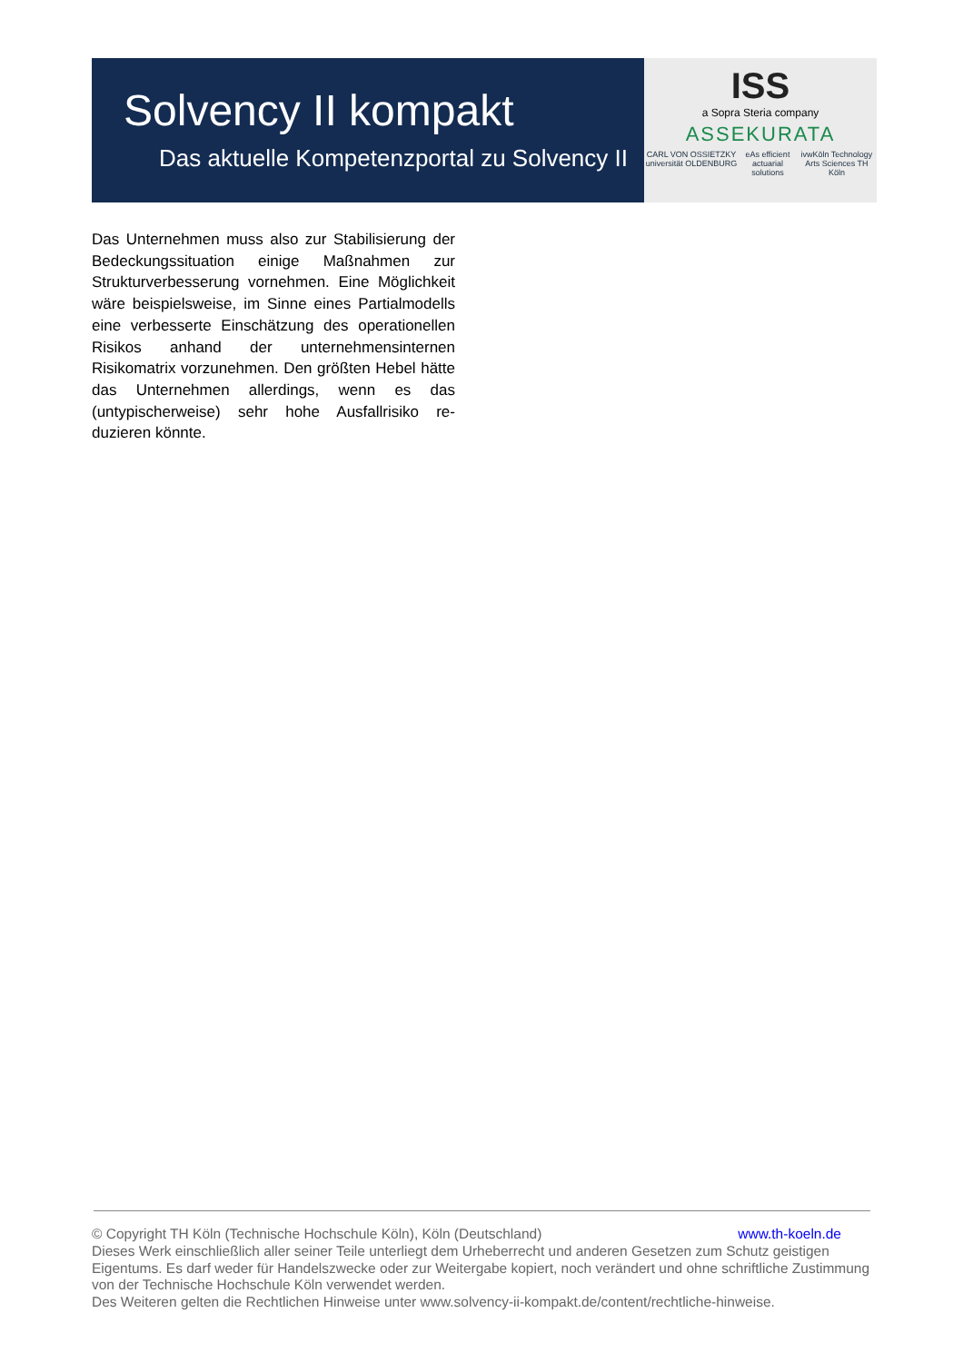Solvency II kompakt
Das aktuelle Kompetenzportal zu Solvency II
ISS
a Sopra Steria company
ASSEKURATA
CARL VON OSSIETZKY universität OLDENBURG eAs efficient actuarial solutions ivwKöln Technology Arts Sciences TH Köln
Das Unternehmen muss also zur Stabilisierung der Bedeckungssituation einige Maßnahmen zur Strukturverbesserung vornehmen. Eine Möglich­keit wäre beispielsweise, im Sinne eines Partial­modells eine verbesserte Einschätzung des ope­rationellen Risikos anhand der unternehmensin­ternen Risikomatrix vorzunehmen. Den größten Hebel hätte das Unternehmen allerdings, wenn es das (untypischerweise) sehr hohe Ausfallrisiko re­duzieren könnte.
www.th-koeln.de © Copyright TH Köln (Technische Hochschule Köln), Köln (Deutschland)
Dieses Werk einschließlich aller seiner Teile unterliegt dem Urheberrecht und anderen Gesetzen zum Schutz geistigen Eigentums. Es darf weder für Handelszwecke oder zur Weitergabe kopiert, noch verändert und ohne schriftliche Zustimmung von der Technische Hochschule Köln verwendet werden.
Des Weiteren gelten die Rechtlichen Hinweise unter www.solvency-ii-kompakt.de/content/rechtliche-hinweise.